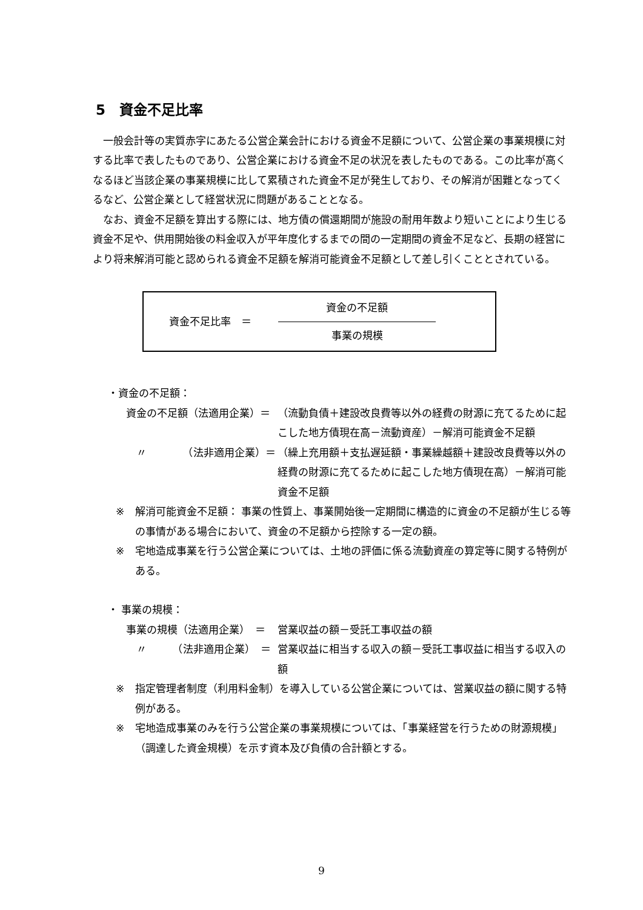5　資金不足比率
　一般会計等の実質赤字にあたる公営企業会計における資金不足額について、公営企業の事業規模に対する比率で表したものであり、公営企業における資金不足の状況を表したものである。この比率が高くなるほど当該企業の事業規模に比して累積された資金不足が発生しており、その解消が困難となってくるなど、公営企業として経営状況に問題があることとなる。
　なお、資金不足額を算出する際には、地方債の償還期間が施設の耐用年数より短いことにより生じる資金不足や、供用開始後の料金収入が平年度化するまでの間の一定期間の資金不足など、長期の経営により将来解消可能と認められる資金不足額を解消可能資金不足額として差し引くこととされている。
資金不足比率　＝
資金の不足額
事業の規模
・資金の不足額：
資金の不足額（法適用企業）＝ （流動負債＋建設改良費等以外の経費の財源に充てるために起こした地方債現在高－流動資産）－解消可能資金不足額
　〃　　　　（法非適用企業）＝ （繰上充用額＋支払遅延額・事業繰越額＋建設改良費等以外の経費の財源に充てるために起こした地方債現在高）－解消可能資金不足額
※ 解消可能資金不足額： 事業の性質上、事業開始後一定期間に構造的に資金の不足額が生じる等の事情がある場合において、資金の不足額から控除する一定の額。
※ 宅地造成事業を行う公営企業については、土地の評価に係る流動資産の算定等に関する特例がある。
・ 事業の規模：
事業の規模（法適用企業）　＝ 営業収益の額－受託工事収益の額
　〃　　　（法非適用企業）　＝ 営業収益に相当する収入の額－受託工事収益に相当する収入の額
※ 指定管理者制度（利用料金制）を導入している公営企業については、営業収益の額に関する特例がある。
※ 宅地造成事業のみを行う公営企業の事業規模については、「事業経営を行うための財源規模」（調達した資金規模）を示す資本及び負債の合計額とする。
9